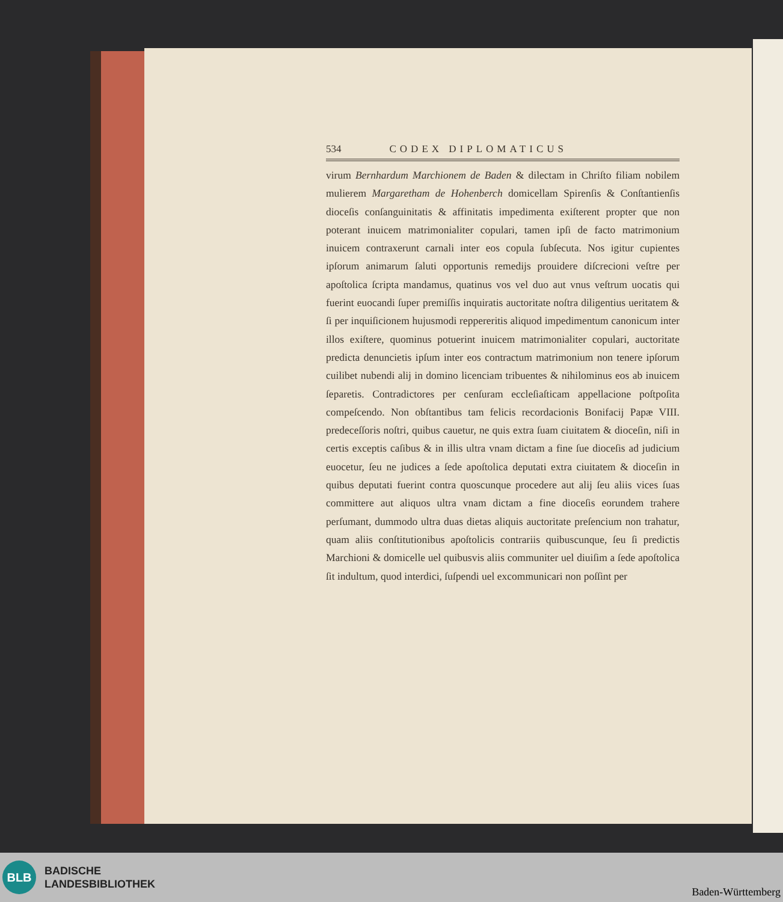534 CODEX DIPLOMATICUS
virum Bernhardum Marchionem de Baden & dilectam in Chriſto filiam nobilem mulierem Margaretham de Hohenberch domicellam Spirenſis & Conſtantienſis dioceſis conſanguinitatis & affinitatis impedimenta exiſterent propter que non poterant inuicem matrimonialiter copulari, tamen ipſi de facto matrimonium inuicem contraxerunt carnali inter eos copula ſubſecuta. Nos igitur cupientes ipſorum animarum ſaluti opportunis remedijs prouidere diſcrecioni veſtre per apoſtolica ſcripta mandamus, quatinus vos vel duo aut vnus veſtrum uocatis qui fuerint euocandi ſuper premiſſis inquiratis auctoritate noſtra diligentius ueritatem & ſi per inquiſicionem hujusmodi reppereritis aliquod impedimentum canonicum inter illos exiſtere, quominus potuerint inuicem matrimonialiter copulari, auctoritate predicta denuncietis ipſum inter eos contractum matrimonium non tenere ipſorum cuilibet nubendi alij in domino licenciam tribuentes & nihilominus eos ab inuicem ſeparetis. Contradictores per cenſuram eccleſiaſticam appellacione poſtpoſita compeſcendo. Non obſtantibus tam felicis recordacionis Bonifacij Papæ VIII. predeceſſoris noſtri, quibus cauetur, ne quis extra ſuam ciuitatem & dioceſin, niſi in certis exceptis caſibus & in illis ultra vnam dictam a fine ſue dioceſis ad judicium euocetur, ſeu ne judices a ſede apoſtolica deputati extra ciuitatem & dioceſin in quibus deputati fuerint contra quoscunque procedere aut alij ſeu aliis vices ſuas committere aut aliquos ultra vnam dictam a fine dioceſis eorundem trahere perſumant, dummodo ultra duas dietas aliquis auctoritate preſencium non trahatur, quam aliis conſtitutionibus apoſtolicis contrariis quibuscunque, ſeu ſi predictis Marchioni & domicelle uel quibusvis aliis communiter uel diuiſim a ſede apoſtolica ſit indultum, quod interdici, ſuſpendi uel excommunicari non poſſint per
BLB
BADISCHE
LANDESBIBLIOTHEK
Baden-Württemberg